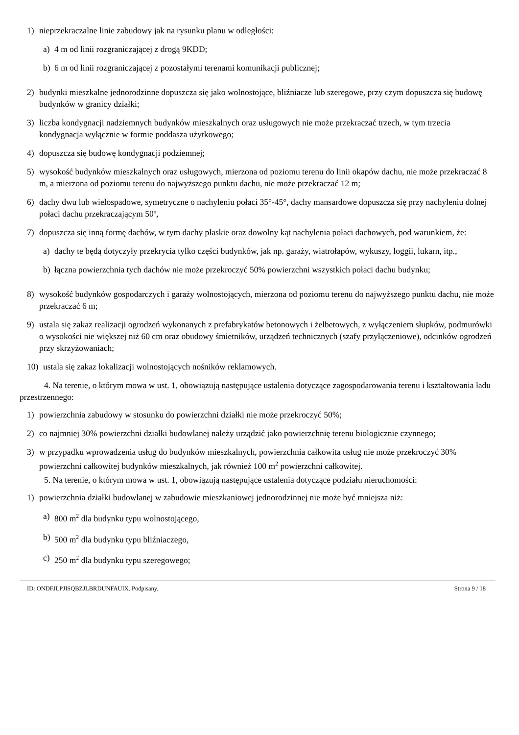1) nieprzekraczalne linie zabudowy jak na rysunku planu w odległości:
a) 4 m od linii rozgraniczającej z drogą 9KDD;
b) 6 m od linii rozgraniczającej z pozostałymi terenami komunikacji publicznej;
2) budynki mieszkalne jednorodzinne dopuszcza się jako wolnostojące, bliźniacze lub szeregowe, przy czym dopuszcza się budowę budynków w granicy działki;
3) liczba kondygnacji nadziemnych budynków mieszkalnych oraz usługowych nie może przekraczać trzech, w tym trzecia kondygnacja wyłącznie w formie poddasza użytkowego;
4) dopuszcza się budowę kondygnacji podziemnej;
5) wysokość budynków mieszkalnych oraz usługowych, mierzona od poziomu terenu do linii okapów dachu, nie może przekraczać 8 m, a mierzona od poziomu terenu do najwyższego punktu dachu, nie może przekraczać 12 m;
6) dachy dwu lub wielospadowe, symetryczne o nachyleniu połaci 35°-45°, dachy mansardowe dopuszcza się przy nachyleniu dolnej połaci dachu przekraczającym 50º,
7) dopuszcza się inną formę dachów, w tym dachy płaskie oraz dowolny kąt nachylenia połaci dachowych, pod warunkiem, że:
a) dachy te będą dotyczyły przekrycia tylko części budynków, jak np. garaży, wiatrołapów, wykuszy, loggii, lukarn, itp.,
b) łączna powierzchnia tych dachów nie może przekroczyć 50% powierzchni wszystkich połaci dachu budynku;
8) wysokość budynków gospodarczych i garaży wolnostojących, mierzona od poziomu terenu do najwyższego punktu dachu, nie może przekraczać 6 m;
9) ustala się zakaz realizacji ogrodzeń wykonanych z prefabrykatów betonowych i żelbetowych, z wyłączeniem słupków, podmurówki o wysokości nie większej niż 60 cm oraz obudowy śmietników, urządzeń technicznych (szafy przyłączeniowe), odcinków ogrodzeń przy skrzyżowaniach;
10) ustala się zakaz lokalizacji wolnostojących nośników reklamowych.
4. Na terenie, o którym mowa w ust. 1, obowiązują następujące ustalenia dotyczące zagospodarowania terenu i kształtowania ładu przestrzennego:
1) powierzchnia zabudowy w stosunku do powierzchni działki nie może przekroczyć 50%;
2) co najmniej 30% powierzchni działki budowlanej należy urządzić jako powierzchnię terenu biologicznie czynnego;
3) w przypadku wprowadzenia usług do budynków mieszkalnych, powierzchnia całkowita usług nie może przekroczyć 30% powierzchni całkowitej budynków mieszkalnych, jak również 100 m<sup>2</sup> powierzchni całkowitej.
5. Na terenie, o którym mowa w ust. 1, obowiązują następujące ustalenia dotyczące podziału nieruchomości:
1) powierzchnia działki budowlanej w zabudowie mieszkaniowej jednorodzinnej nie może być mniejsza niż:
a) 800 m<sup>2</sup> dla budynku typu wolnostojącego,
b) 500 m<sup>2</sup> dla budynku typu bliźniaczego,
c) 250 m<sup>2</sup> dla budynku typu szeregowego;
ID: ONDFJLPJISQBZJLBRDUNFAUIX. Podpisany. Strona 9 / 18